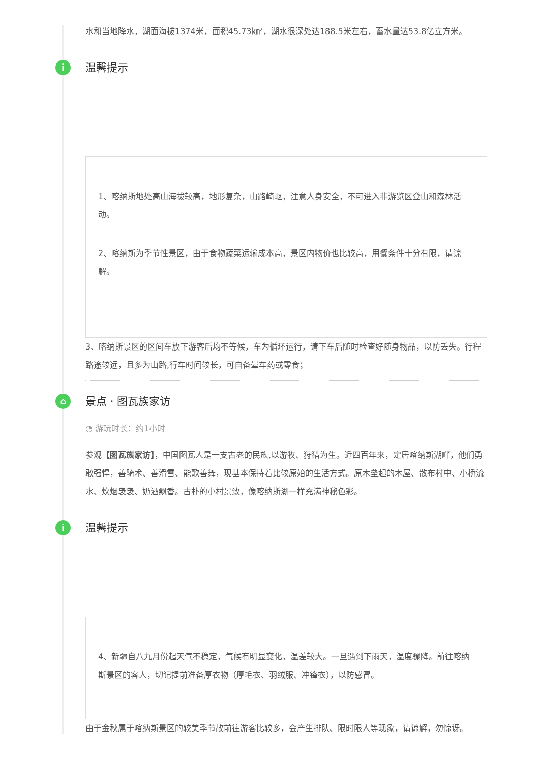水和当地降水，湖面海拔1374米，面积45.73㎞²，湖水很深处达188.5米左右，蓄水量达53.8亿立方米。
i 温馨提示
1、喀纳斯地处高山海拔较高，地形复杂，山路崎岖，注意人身安全，不可进入非游览区登山和森林活动。
2、喀纳斯为季节性景区，由于食物蔬菜运输成本高，景区内物价也比较高，用餐条件十分有限，请谅解。
3、喀纳斯景区的区间车放下游客后均不等候，车为循环运行，请下车后随时检查好随身物品，以防丢失。行程路途较远，且多为山路,行车时间较长，可自备晕车药或零食；
⌂ 景点 · 图瓦族家访
◔ 游玩时长：约1小时
参观【图瓦族家访】，中国图瓦人是一支古老的民族,以游牧、狩猎为生。近四百年来，定居喀纳斯湖畔，他们勇敢强悍，善骑术、善滑雪、能歌善舞，现基本保持着比较原始的生活方式。原木垒起的木屋、散布村中、小桥流水、炊烟袅袅、奶酒飘香。古朴的小村景致，像喀纳斯湖一样充满神秘色彩。
i 温馨提示
4、新疆自八九月份起天气不稳定，气候有明显变化，温差较大。一旦遇到下雨天，温度骤降。前往喀纳斯景区的客人，切记提前准备厚衣物（厚毛衣、羽绒服、冲锋衣），以防感冒。
由于金秋属于喀纳斯景区的较美季节故前往游客比较多，会产生排队、限时限人等现象，请谅解，勿惊讶。